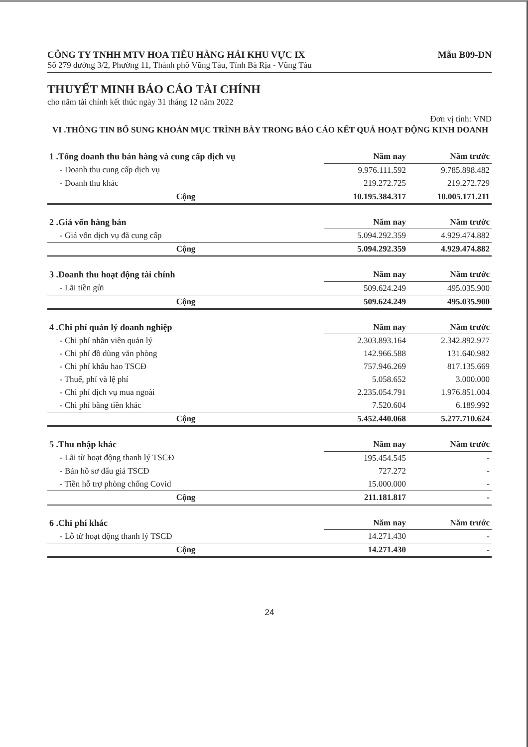CÔNG TY TNHH MTV HOA TIÊU HÀNG HẢI KHU VỰC IX Mẫu B09-DN
Số 279 đường 3/2, Phường 11, Thành phố Vũng Tàu, Tỉnh Bà Rịa - Vũng Tàu
THUYẾT MINH BÁO CÁO TÀI CHÍNH
cho năm tài chính kết thúc ngày 31 tháng 12 năm 2022
Đơn vị tính: VND
VI .THÔNG TIN BỔ SUNG KHOẢN MỤC TRÌNH BÀY TRONG BÁO CÁO KẾT QUẢ HOẠT ĐỘNG KINH DOANH
| 1 .Tổng doanh thu bán hàng và cung cấp dịch vụ | Năm nay | Năm trước |
| - Doanh thu cung cấp dịch vụ | 9.976.111.592 | 9.785.898.482 |
| - Doanh thu khác | 219.272.725 | 219.272.729 |
| Cộng | 10.195.384.317 | 10.005.171.211 |
| 2 .Giá vốn hàng bán | Năm nay | Năm trước |
| - Giá vốn dịch vụ đã cung cấp | 5.094.292.359 | 4.929.474.882 |
| Cộng | 5.094.292.359 | 4.929.474.882 |
| 3 .Doanh thu hoạt động tài chính | Năm nay | Năm trước |
| - Lãi tiền gửi | 509.624.249 | 495.035.900 |
| Cộng | 509.624.249 | 495.035.900 |
| 4 .Chi phí quản lý doanh nghiệp | Năm nay | Năm trước |
| - Chi phí nhân viên quản lý | 2.303.893.164 | 2.342.892.977 |
| - Chi phí đồ dùng văn phòng | 142.966.588 | 131.640.982 |
| - Chi phí khấu hao TSCĐ | 757.946.269 | 817.135.669 |
| - Thuế, phí và lệ phí | 5.058.652 | 3.000.000 |
| - Chi phí dịch vụ mua ngoài | 2.235.054.791 | 1.976.851.004 |
| - Chi phí bằng tiền khác | 7.520.604 | 6.189.992 |
| Cộng | 5.452.440.068 | 5.277.710.624 |
| 5 .Thu nhập khác | Năm nay | Năm trước |
| - Lãi từ hoạt động thanh lý TSCĐ | 195.454.545 | - |
| - Bán hồ sơ đấu giá TSCĐ | 727.272 | - |
| - Tiền hỗ trợ phòng chống Covid | 15.000.000 | - |
| Cộng | 211.181.817 | - |
| 6 .Chi phí khác | Năm nay | Năm trước |
| - Lỗ từ hoạt động thanh lý TSCĐ | 14.271.430 | - |
| Cộng | 14.271.430 | - |
24